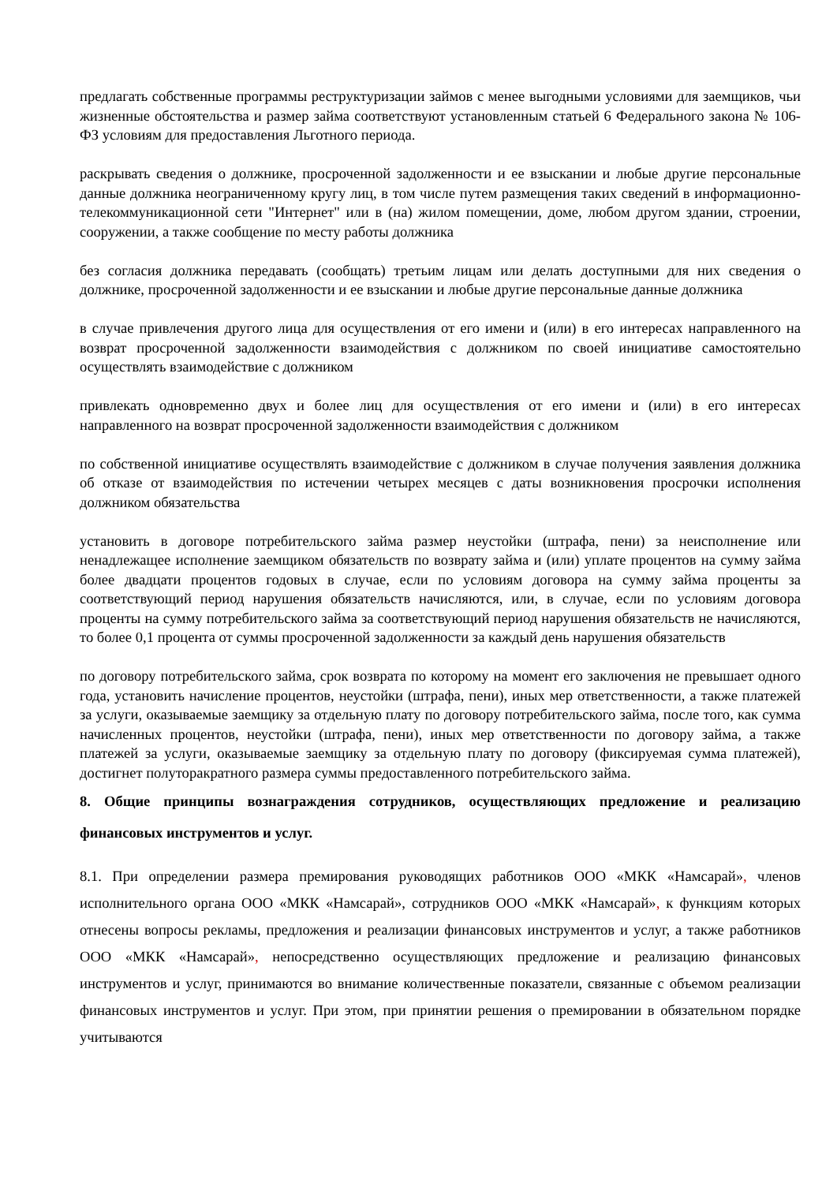предлагать собственные программы реструктуризации займов с менее выгодными условиями для заемщиков, чьи жизненные обстоятельства и размер займа соответствуют установленным статьей 6 Федерального закона № 106-ФЗ условиям для предоставления Льготного периода.
раскрывать сведения о должнике, просроченной задолженности и ее взыскании и любые другие персональные данные должника неограниченному кругу лиц, в том числе путем размещения таких сведений в информационно-телекоммуникационной сети "Интернет" или в (на) жилом помещении, доме, любом другом здании, строении, сооружении, а также сообщение по месту работы должника
без согласия должника передавать (сообщать) третьим лицам или делать доступными для них сведения о должнике, просроченной задолженности и ее взыскании и любые другие персональные данные должника
в случае привлечения другого лица для осуществления от его имени и (или) в его интересах направленного на возврат просроченной задолженности взаимодействия с должником по своей инициативе самостоятельно осуществлять взаимодействие с должником
привлекать одновременно двух и более лиц для осуществления от его имени и (или) в его интересах направленного на возврат просроченной задолженности взаимодействия с должником
по собственной инициативе осуществлять взаимодействие с должником в случае получения заявления должника об отказе от взаимодействия по истечении четырех месяцев с даты возникновения просрочки исполнения должником обязательства
установить в договоре потребительского займа размер неустойки (штрафа, пени) за неисполнение или ненадлежащее исполнение заемщиком обязательств по возврату займа и (или) уплате процентов на сумму займа более двадцати процентов годовых в случае, если по условиям договора на сумму займа проценты за соответствующий период нарушения обязательств начисляются, или, в случае, если по условиям договора проценты на сумму потребительского займа за соответствующий период нарушения обязательств не начисляются, то более 0,1 процента от суммы просроченной задолженности за каждый день нарушения обязательств
по договору потребительского займа, срок возврата по которому на момент его заключения не превышает одного года, установить начисление процентов, неустойки (штрафа, пени), иных мер ответственности, а также платежей за услуги, оказываемые заемщику за отдельную плату по договору потребительского займа, после того, как сумма начисленных процентов, неустойки (штрафа, пени), иных мер ответственности по договору займа, а также платежей за услуги, оказываемые заемщику за отдельную плату по договору (фиксируемая сумма платежей), достигнет полуторакратного размера суммы предоставленного потребительского займа.
8. Общие принципы вознаграждения сотрудников, осуществляющих предложение и реализацию финансовых инструментов и услуг.
8.1. При определении размера премирования руководящих работников ООО «МКК «Намсарай», членов исполнительного органа ООО «МКК «Намсарай», сотрудников ООО «МКК «Намсарай», к функциям которых отнесены вопросы рекламы, предложения и реализации финансовых инструментов и услуг, а также работников ООО «МКК «Намсарай», непосредственно осуществляющих предложение и реализацию финансовых инструментов и услуг, принимаются во внимание количественные показатели, связанные с объемом реализации финансовых инструментов и услуг. При этом, при принятии решения о премировании в обязательном порядке учитываются